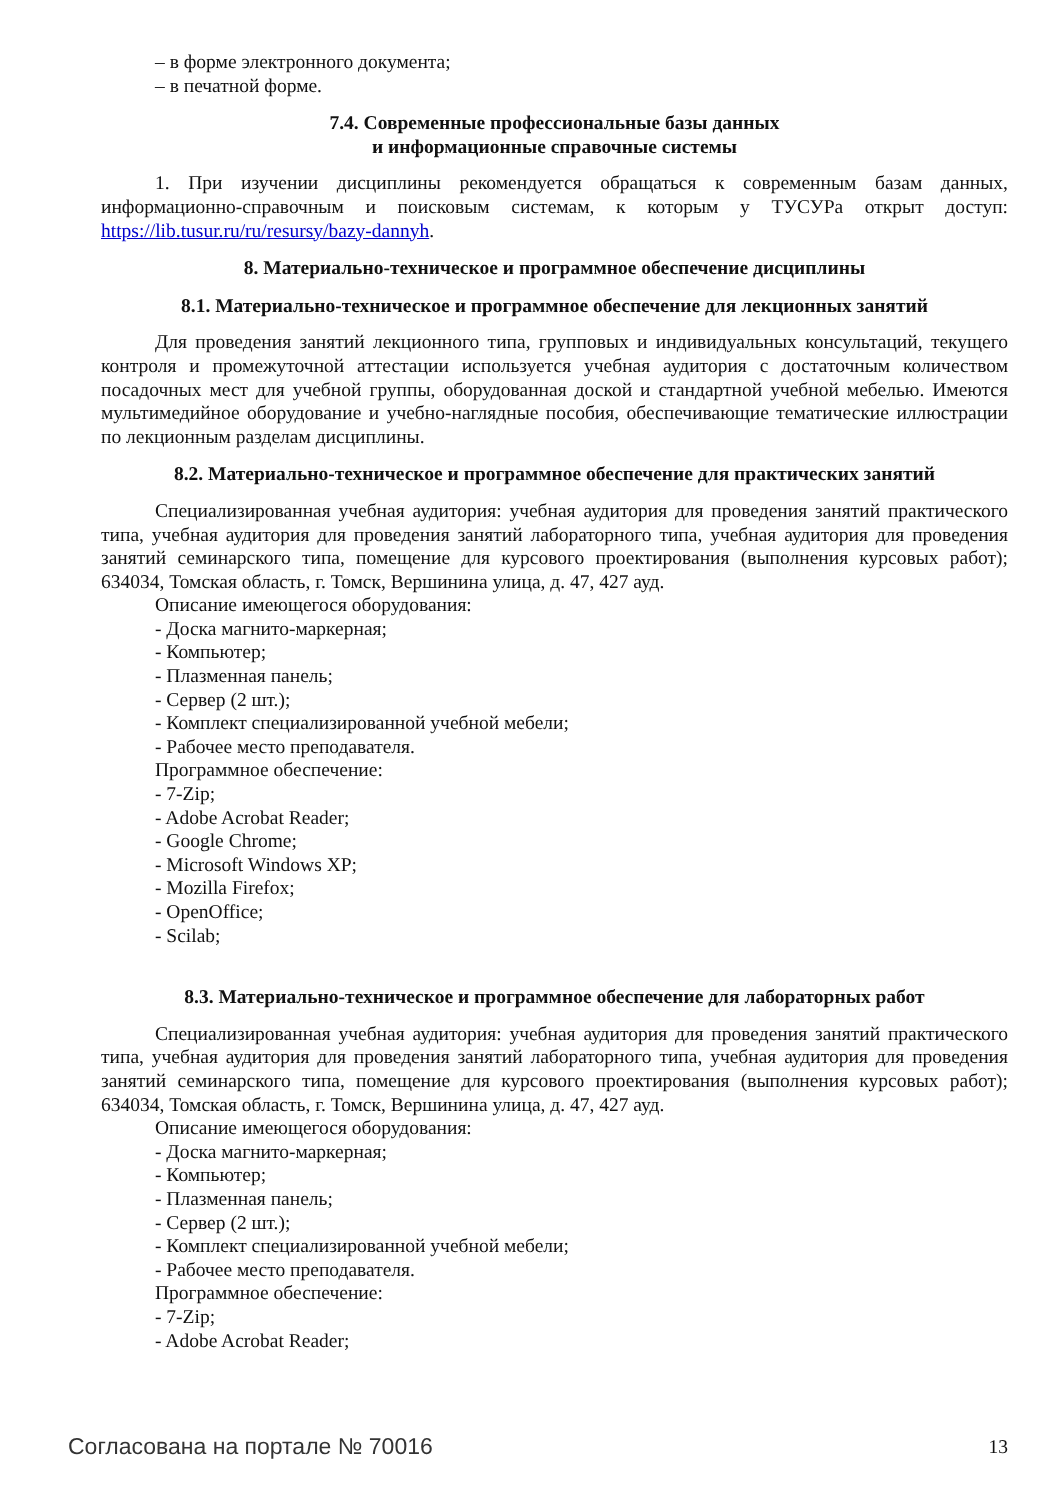– в форме электронного документа;
– в печатной форме.
7.4. Современные профессиональные базы данных
и информационные справочные системы
1. При изучении дисциплины рекомендуется обращаться к современным базам данных, информационно-справочным и поисковым системам, к которым у ТУСУРа открыт доступ: https://lib.tusur.ru/ru/resursy/bazy-dannyh.
8. Материально-техническое и программное обеспечение дисциплины
8.1. Материально-техническое и программное обеспечение для лекционных занятий
Для проведения занятий лекционного типа, групповых и индивидуальных консультаций, текущего контроля и промежуточной аттестации используется учебная аудитория с достаточным количеством посадочных мест для учебной группы, оборудованная доской и стандартной учебной мебелью. Имеются мультимедийное оборудование и учебно-наглядные пособия, обеспечивающие тематические иллюстрации по лекционным разделам дисциплины.
8.2. Материально-техническое и программное обеспечение для практических занятий
Специализированная учебная аудитория: учебная аудитория для проведения занятий практического типа, учебная аудитория для проведения занятий лабораторного типа, учебная аудитория для проведения занятий семинарского типа, помещение для курсового проектирования (выполнения курсовых работ); 634034, Томская область, г. Томск, Вершинина улица, д. 47, 427 ауд.
Описание имеющегося оборудования:
- Доска магнито-маркерная;
- Компьютер;
- Плазменная панель;
- Сервер (2 шт.);
- Комплект специализированной учебной мебели;
- Рабочее место преподавателя.
Программное обеспечение:
- 7-Zip;
- Adobe Acrobat Reader;
- Google Chrome;
- Microsoft Windows XP;
- Mozilla Firefox;
- OpenOffice;
- Scilab;
8.3. Материально-техническое и программное обеспечение для лабораторных работ
Специализированная учебная аудитория: учебная аудитория для проведения занятий практического типа, учебная аудитория для проведения занятий лабораторного типа, учебная аудитория для проведения занятий семинарского типа, помещение для курсового проектирования (выполнения курсовых работ); 634034, Томская область, г. Томск, Вершинина улица, д. 47, 427 ауд.
Описание имеющегося оборудования:
- Доска магнито-маркерная;
- Компьютер;
- Плазменная панель;
- Сервер (2 шт.);
- Комплект специализированной учебной мебели;
- Рабочее место преподавателя.
Программное обеспечение:
- 7-Zip;
- Adobe Acrobat Reader;
Согласована на портале № 70016 13